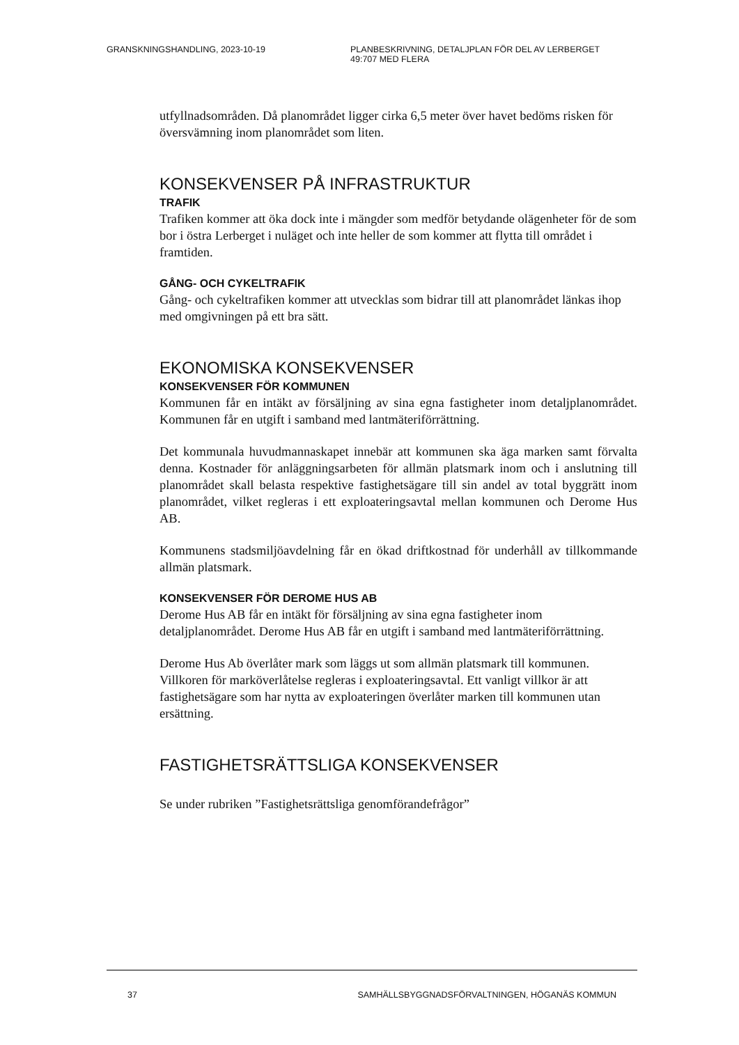GRANSKNINGSHANDLING, 2023-10-19 PLANBESKRIVNING, DETALJPLAN FÖR DEL AV LERBERGET
49:707 MED FLERA
utfyllnadsområden. Då planområdet ligger cirka 6,5 meter över havet bedöms risken för översvämning inom planområdet som liten.
KONSEKVENSER PÅ INFRASTRUKTUR
TRAFIK
Trafiken kommer att öka dock inte i mängder som medför betydande olägenheter för de som bor i östra Lerberget i nuläget och inte heller de som kommer att flytta till området i framtiden.
GÅNG- OCH CYKELTRAFIK
Gång- och cykeltrafiken kommer att utvecklas som bidrar till att planområdet länkas ihop med omgivningen på ett bra sätt.
EKONOMISKA KONSEKVENSER
KONSEKVENSER FÖR KOMMUNEN
Kommunen får en intäkt av försäljning av sina egna fastigheter inom detaljplanområdet. Kommunen får en utgift i samband med lantmäteriförrättning.
Det kommunala huvudmannaskapet innebär att kommunen ska äga marken samt förvalta denna. Kostnader för anläggningsarbeten för allmän platsmark inom och i anslutning till planområdet skall belasta respektive fastighetsägare till sin andel av total byggrätt inom planområdet, vilket regleras i ett exploateringsavtal mellan kommunen och Derome Hus AB.
Kommunens stadsmiljöavdelning får en ökad driftkostnad för underhåll av tillkommande allmän platsmark.
KONSEKVENSER FÖR DEROME HUS AB
Derome Hus AB får en intäkt för försäljning av sina egna fastigheter inom detaljplanområdet. Derome Hus AB får en utgift i samband med lantmäteriförrättning.
Derome Hus Ab överlåter mark som läggs ut som allmän platsmark till kommunen. Villkoren för marköverlåtelse regleras i exploateringsavtal. Ett vanligt villkor är att fastighetsägare som har nytta av exploateringen överlåter marken till kommunen utan ersättning.
FASTIGHETSRÄTTSLIGA KONSEKVENSER
Se under rubriken ”Fastighetsrättsliga genomförandefrågor”
37 SAMHÄLLSBYGGNADSFÖRVALTNINGEN, HÖGANÄS KOMMUN